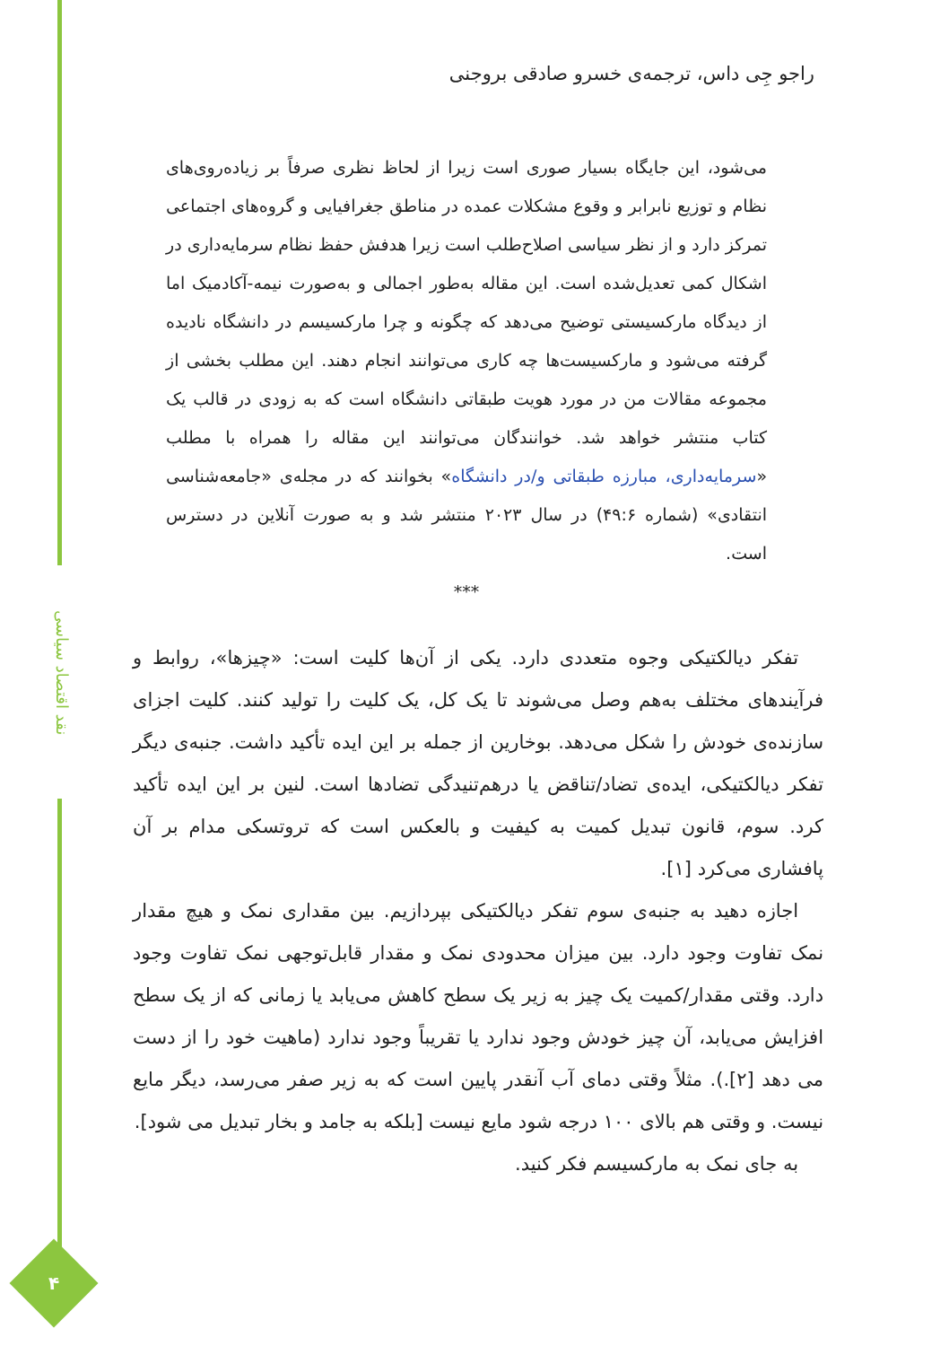نقد اقتصاد سیاسی
۴
راجو جِی داس، ترجمه‌ی خسرو صادقی بروجنی
می‌شود، این جایگاه بسیار صوری است زیرا از لحاظ نظری صرفاً بر زیاده‌روی‌های نظام و توزیع نابرابر و وقوع مشکلات عمده در مناطق جغرافیایی و گروه‌های اجتماعی تمرکز دارد و از نظر سیاسی اصلاح‌طلب است زیرا هدفش حفظ نظام سرمایه‌داری در اشکال کمی تعدیل‌شده است. این مقاله به‌طور اجمالی و به‌صورت نیمه-آکادمیک اما از دیدگاه مارکسیستی توضیح می‌دهد که چگونه و چرا مارکسیسم در دانشگاه نادیده گرفته می‌شود و مارکسیست‌ها چه کاری می‌توانند انجام دهند. این مطلب بخشی از مجموعه مقالات من در مورد هویت طبقاتی دانشگاه است که به زودی در قالب یک کتاب منتشر خواهد شد. خوانندگان می‌توانند این مقاله را همراه با مطلب «سرمایه‌داری، مبارزه طبقاتی و/در دانشگاه» بخوانند که در مجله‌ی «جامعه‌شناسی انتقادی» (شماره ۴۹:۶) در سال ۲۰۲۳ منتشر شد و به صورت آنلاین در دسترس است.
***
تفکر دیالکتیکی وجوه متعددی دارد. یکی از آن‌ها کلیت است: «چیزها»، روابط و فرآیندهای مختلف به‌هم وصل می‌شوند تا یک کل، یک کلیت را تولید کنند. کلیت اجزای سازنده‌ی خودش را شکل می‌دهد. بوخارین از جمله بر این ایده تأکید داشت. جنبه‌ی دیگر تفکر دیالکتیکی، ایده‌ی تضاد/تناقض یا درهم‌تنیدگی تضادها است. لنین بر این ایده تأکید کرد. سوم، قانون تبدیل کمیت به کیفیت و بالعکس است که تروتسکی مدام بر آن پافشاری می‌کرد [۱].
اجازه دهید به جنبه‌ی سوم تفکر دیالکتیکی بپردازیم. بین مقداری نمک و هیچ مقدار نمک تفاوت وجود دارد. بین میزان محدودی نمک و مقدار قابل‌توجهی نمک تفاوت وجود دارد. وقتی مقدار/کمیت یک چیز به زیر یک سطح کاهش می‌یابد یا زمانی که از یک سطح افزایش می‌یابد، آن چیز خودش وجود ندارد یا تقریباً وجود ندارد (ماهیت خود را از دست می دهد [۲].). مثلاً وقتی دمای آب آنقدر پایین است که به زیر صفر می‌رسد، دیگر مایع نیست. و وقتی هم بالای ۱۰۰ درجه شود مایع نیست [بلکه به جامد و بخار تبدیل می شود].
به جای نمک به مارکسیسم فکر کنید.